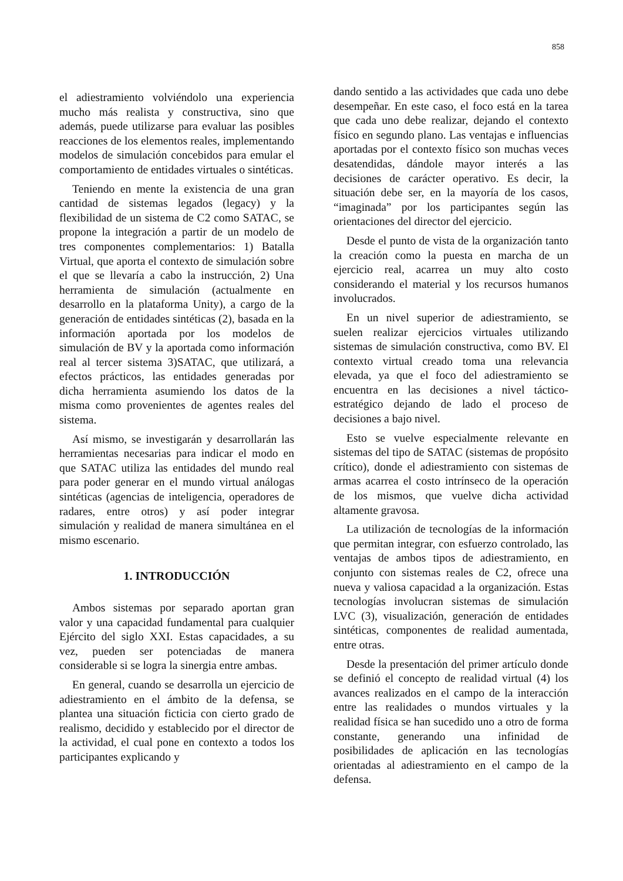858
el adiestramiento volviéndolo una experiencia mucho más realista y constructiva, sino que además, puede utilizarse para evaluar las posibles reacciones de los elementos reales, implementando modelos de simulación concebidos para emular el comportamiento de entidades virtuales o sintéticas.
Teniendo en mente la existencia de una gran cantidad de sistemas legados (legacy) y la flexibilidad de un sistema de C2 como SATAC, se propone la integración a partir de un modelo de tres componentes complementarios: 1) Batalla Virtual, que aporta el contexto de simulación sobre el que se llevaría a cabo la instrucción, 2) Una herramienta de simulación (actualmente en desarrollo en la plataforma Unity), a cargo de la generación de entidades sintéticas (2), basada en la información aportada por los modelos de simulación de BV y la aportada como información real al tercer sistema 3)SATAC, que utilizará, a efectos prácticos, las entidades generadas por dicha herramienta asumiendo los datos de la misma como provenientes de agentes reales del sistema.
Así mismo, se investigarán y desarrollarán las herramientas necesarias para indicar el modo en que SATAC utiliza las entidades del mundo real para poder generar en el mundo virtual análogas sintéticas (agencias de inteligencia, operadores de radares, entre otros) y así poder integrar simulación y realidad de manera simultánea en el mismo escenario.
1. INTRODUCCIÓN
Ambos sistemas por separado aportan gran valor y una capacidad fundamental para cualquier Ejército del siglo XXI. Estas capacidades, a su vez, pueden ser potenciadas de manera considerable si se logra la sinergia entre ambas.
En general, cuando se desarrolla un ejercicio de adiestramiento en el ámbito de la defensa, se plantea una situación ficticia con cierto grado de realismo, decidido y establecido por el director de la actividad, el cual pone en contexto a todos los participantes explicando y
dando sentido a las actividades que cada uno debe desempeñar. En este caso, el foco está en la tarea que cada uno debe realizar, dejando el contexto físico en segundo plano. Las ventajas e influencias aportadas por el contexto físico son muchas veces desatendidas, dándole mayor interés a las decisiones de carácter operativo. Es decir, la situación debe ser, en la mayoría de los casos, “imaginada” por los participantes según las orientaciones del director del ejercicio.
Desde el punto de vista de la organización tanto la creación como la puesta en marcha de un ejercicio real, acarrea un muy alto costo considerando el material y los recursos humanos involucrados.
En un nivel superior de adiestramiento, se suelen realizar ejercicios virtuales utilizando sistemas de simulación constructiva, como BV. El contexto virtual creado toma una relevancia elevada, ya que el foco del adiestramiento se encuentra en las decisiones a nivel táctico-estratégico dejando de lado el proceso de decisiones a bajo nivel.
Esto se vuelve especialmente relevante en sistemas del tipo de SATAC (sistemas de propósito crítico), donde el adiestramiento con sistemas de armas acarrea el costo intrínseco de la operación de los mismos, que vuelve dicha actividad altamente gravosa.
La utilización de tecnologías de la información que permitan integrar, con esfuerzo controlado, las ventajas de ambos tipos de adiestramiento, en conjunto con sistemas reales de C2, ofrece una nueva y valiosa capacidad a la organización. Estas tecnologías involucran sistemas de simulación LVC (3), visualización, generación de entidades sintéticas, componentes de realidad aumentada, entre otras.
Desde la presentación del primer artículo donde se definió el concepto de realidad virtual (4) los avances realizados en el campo de la interacción entre las realidades o mundos virtuales y la realidad física se han sucedido uno a otro de forma constante, generando una infinidad de posibilidades de aplicación en las tecnologías orientadas al adiestramiento en el campo de la defensa.